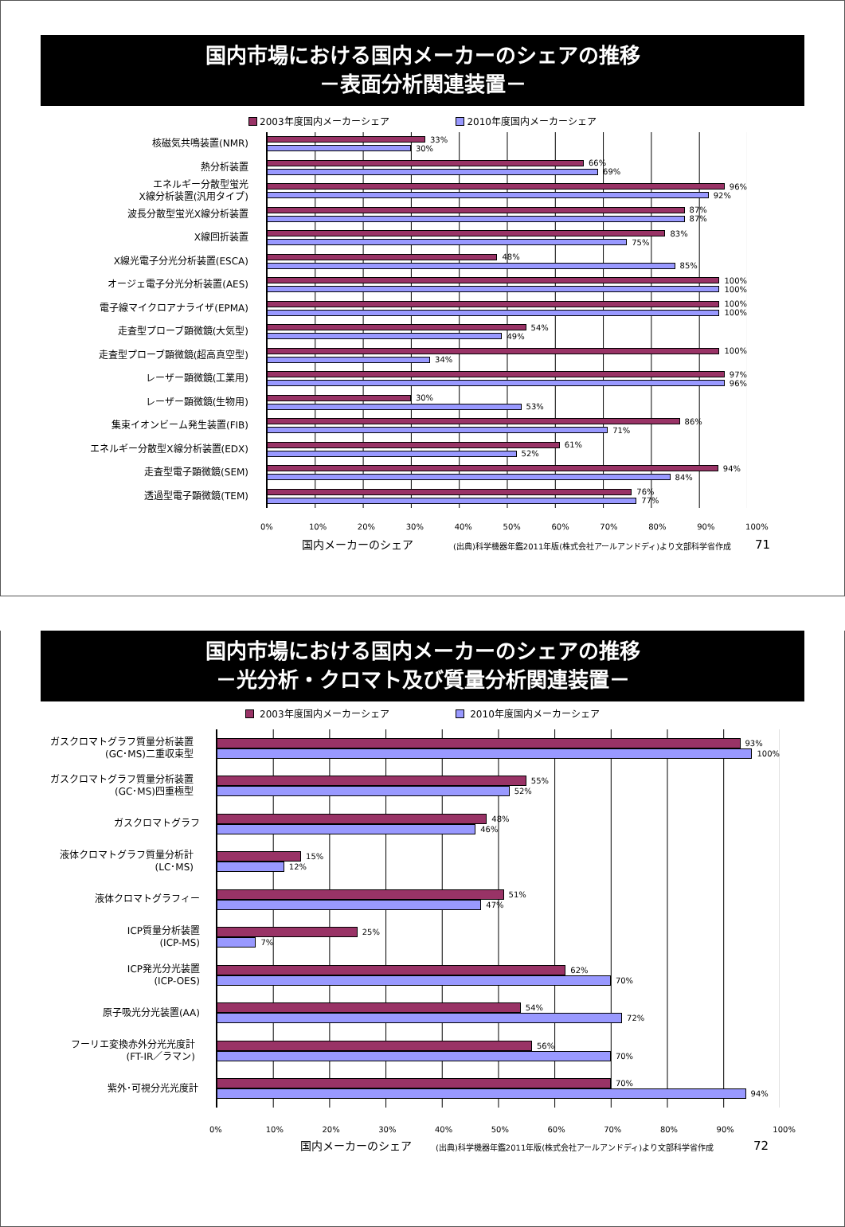国内市場における国内メーカーのシェアの推移
－表面分析関連装置－
2003年度国内メーカーシェア 2010年度国内メーカーシェア
核磁気共鳴装置(NMR)
33%
30%
熱分析装置
66%
69%
エネルギー分散型蛍光
X線分析装置(汎用タイプ)
96%
92%
波長分散型蛍光X線分析装置
87%
87%
X線回折装置
83%
75%
X線光電子分光分析装置(ESCA)
48%
85%
オージェ電子分光分析装置(AES)
100%
100%
電子線マイクロアナライザ(EPMA)
100%
100%
走査型プローブ顕微鏡(大気型)
54%
49%
走査型プローブ顕微鏡(超高真空型)
100%
34%
レーザー顕微鏡(工業用)
97%
96%
レーザー顕微鏡(生物用)
30%
53%
集束イオンビーム発生装置(FIB)
86%
71%
エネルギー分散型X線分析装置(EDX)
61%
52%
走査型電子顕微鏡(SEM)
94%
84%
透過型電子顕微鏡(TEM)
76%
77%
0% 10% 20% 30% 40% 50% 60% 70% 80% 90% 100%
国内メーカーのシェア (出典)科学機器年鑑2011年版(株式会社アールアンドディ)より文部科学省作成 71
国内市場における国内メーカーのシェアの推移
－光分析・クロマト及び質量分析関連装置－
2003年度国内メーカーシェア 2010年度国内メーカーシェア
ガスクロマトグラフ質量分析装置
(GC･MS)二重収束型
93%
100%
ガスクロマトグラフ質量分析装置
(GC･MS)四重極型
55%
52%
ガスクロマトグラフ
48%
46%
液体クロマトグラフ質量分析計
(LC･MS)
15%
12%
液体クロマトグラフィー
51%
47%
ICP質量分析装置
(ICP-MS)
25%
7%
ICP発光分光装置
(ICP-OES)
62%
70%
原子吸光分光装置(AA)
54%
72%
フーリエ変換赤外分光光度計
(FT-IR／ラマン)
56%
70%
紫外･可視分光光度計
70%
94%
0% 10% 20% 30% 40% 50% 60% 70% 80% 90% 100%
国内メーカーのシェア (出典)科学機器年鑑2011年版(株式会社アールアンドディ)より文部科学省作成 72